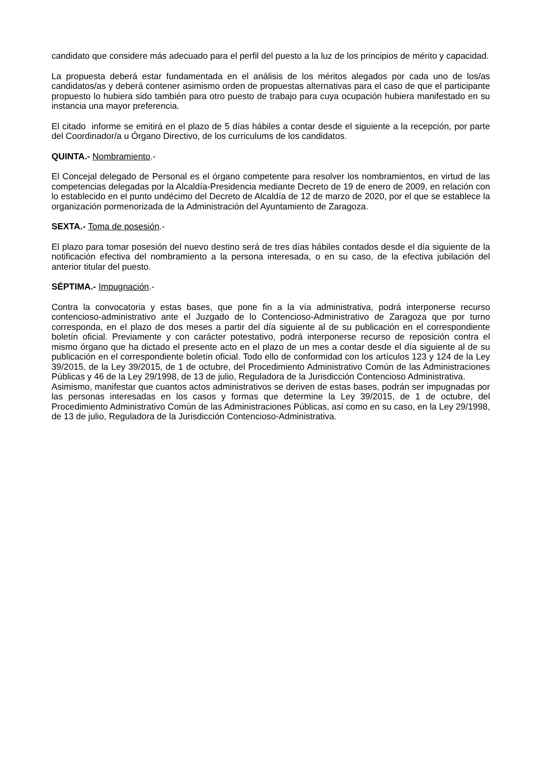candidato que considere más adecuado para el perfil del puesto a la luz de los principios de mérito y capacidad.
La propuesta deberá estar fundamentada en el análisis de los méritos alegados por cada uno de los/as candidatos/as y deberá contener asimismo orden de propuestas alternativas para el caso de que el participante propuesto lo hubiera sido también para otro puesto de trabajo para cuya ocupación hubiera manifestado en su instancia una mayor preferencia.
El citado informe se emitirá en el plazo de 5 días hábiles a contar desde el siguiente a la recepción, por parte del Coordinador/a u Órgano Directivo, de los curriculums de los candidatos.
QUINTA.- Nombramiento.-
El Concejal delegado de Personal es el órgano competente para resolver los nombramientos, en virtud de las competencias delegadas por la Alcaldía-Presidencia mediante Decreto de 19 de enero de 2009, en relación con lo establecido en el punto undécimo del Decreto de Alcaldía de 12 de marzo de 2020, por el que se establece la organización pormenorizada de la Administración del Ayuntamiento de Zaragoza.
SEXTA.- Toma de posesión.-
El plazo para tomar posesión del nuevo destino será de tres días hábiles contados desde el día siguiente de la notificación efectiva del nombramiento a la persona interesada, o en su caso, de la efectiva jubilación del anterior titular del puesto.
SÉPTIMA.- Impugnación.-
Contra la convocatoria y estas bases, que pone fin a la vía administrativa, podrá interponerse recurso contencioso-administrativo ante el Juzgado de lo Contencioso-Administrativo de Zaragoza que por turno corresponda, en el plazo de dos meses a partir del día siguiente al de su publicación en el correspondiente boletín oficial. Previamente y con carácter potestativo, podrá interponerse recurso de reposición contra el mismo órgano que ha dictado el presente acto en el plazo de un mes a contar desde el día siguiente al de su publicación en el correspondiente boletín oficial. Todo ello de conformidad con los artículos 123 y 124 de la Ley 39/2015, de la Ley 39/2015, de 1 de octubre, del Procedimiento Administrativo Común de las Administraciones Públicas y 46 de la Ley 29/1998, de 13 de julio, Reguladora de la Jurisdicción Contencioso Administrativa.
Asimismo, manifestar que cuantos actos administrativos se deriven de estas bases, podrán ser impugnadas por las personas interesadas en los casos y formas que determine la Ley 39/2015, de 1 de octubre, del Procedimiento Administrativo Común de las Administraciones Públicas, así como en su caso, en la Ley 29/1998, de 13 de julio, Reguladora de la Jurisdicción Contencioso-Administrativa.